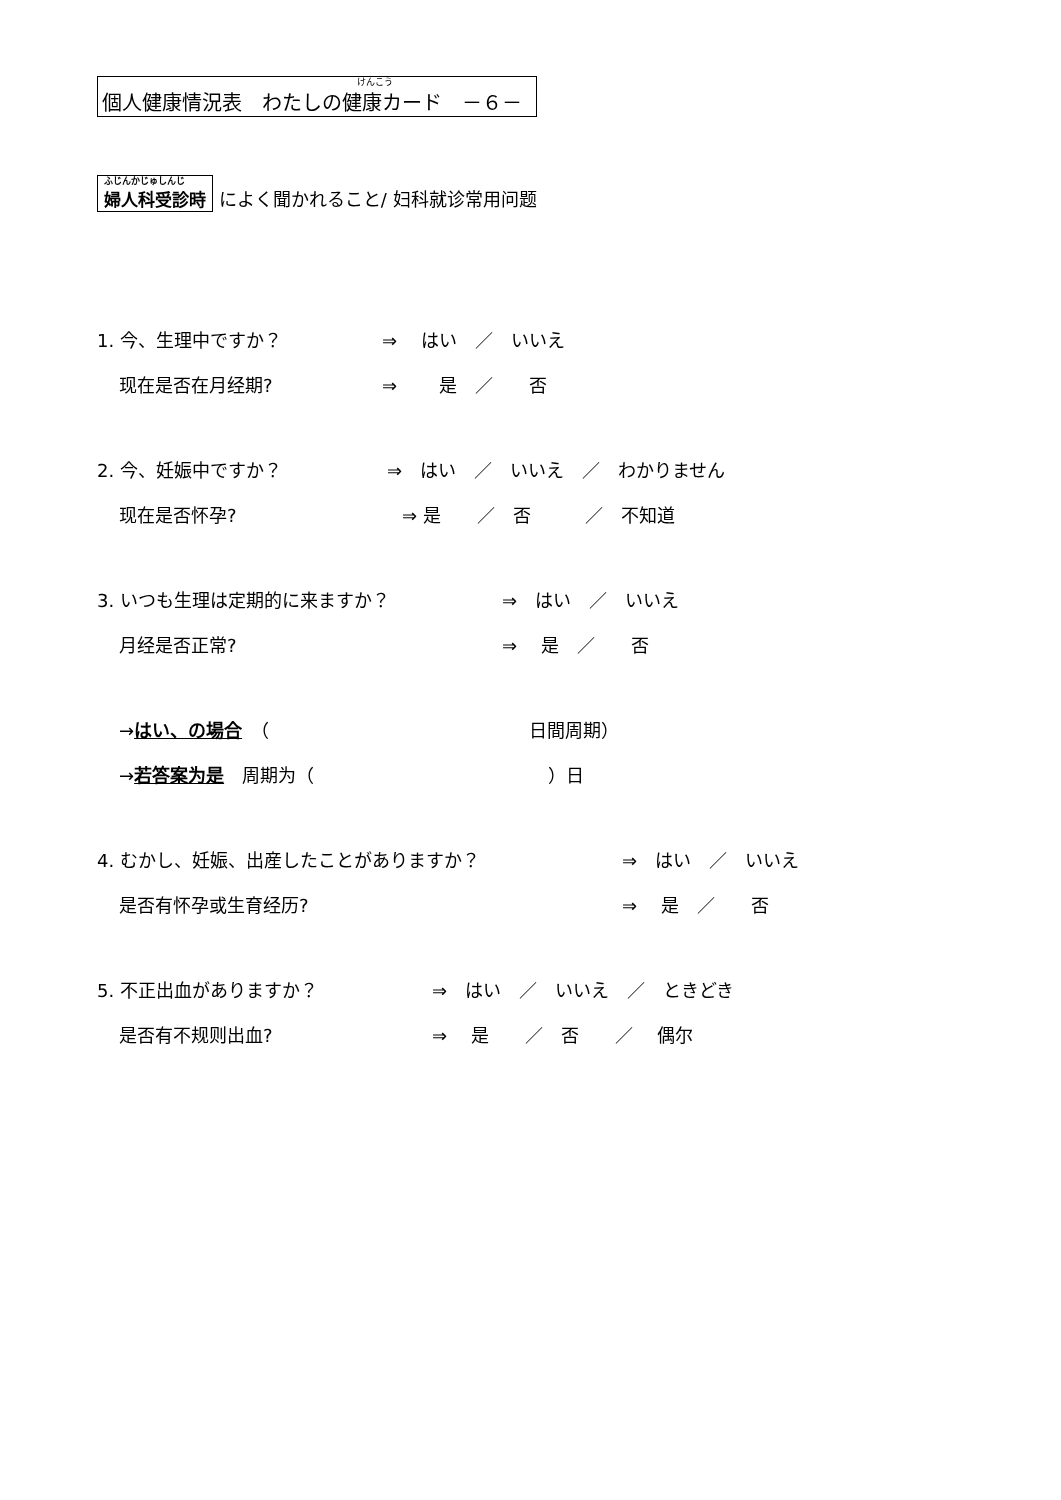けんこう 個人健康情況表　わたしの健康カード　－６－
ふじんかじゅしんじ 婦人科受診時 によく聞かれること/ 妇科就诊常用问题
1. 今、生理中ですか？ ⇒　 はい　／　いいえ
现在是否在月经期? ⇒　　 是　／　　否
2. 今、妊娠中ですか？ ⇒　はい　／　いいえ　／　わかりません
现在是否怀孕? ⇒ 是　　／　否　　　／　不知道
3. いつも生理は定期的に来ますか？ ⇒　はい　／　いいえ
月经是否正常? ⇒　 是　／　　否
→はい、の場合　（ 日間周期）
→若答案为是　周期为（　　　　　　　　　　　　　）日
4. むかし、妊娠、出産したことがありますか？ ⇒　はい　／　いいえ
是否有怀孕或生育经历? ⇒　 是　／　　否
5. 不正出血がありますか？ ⇒　はい　／　いいえ　／　ときどき
是否有不规则出血? ⇒　 是　　／　否　　／　 偶尔